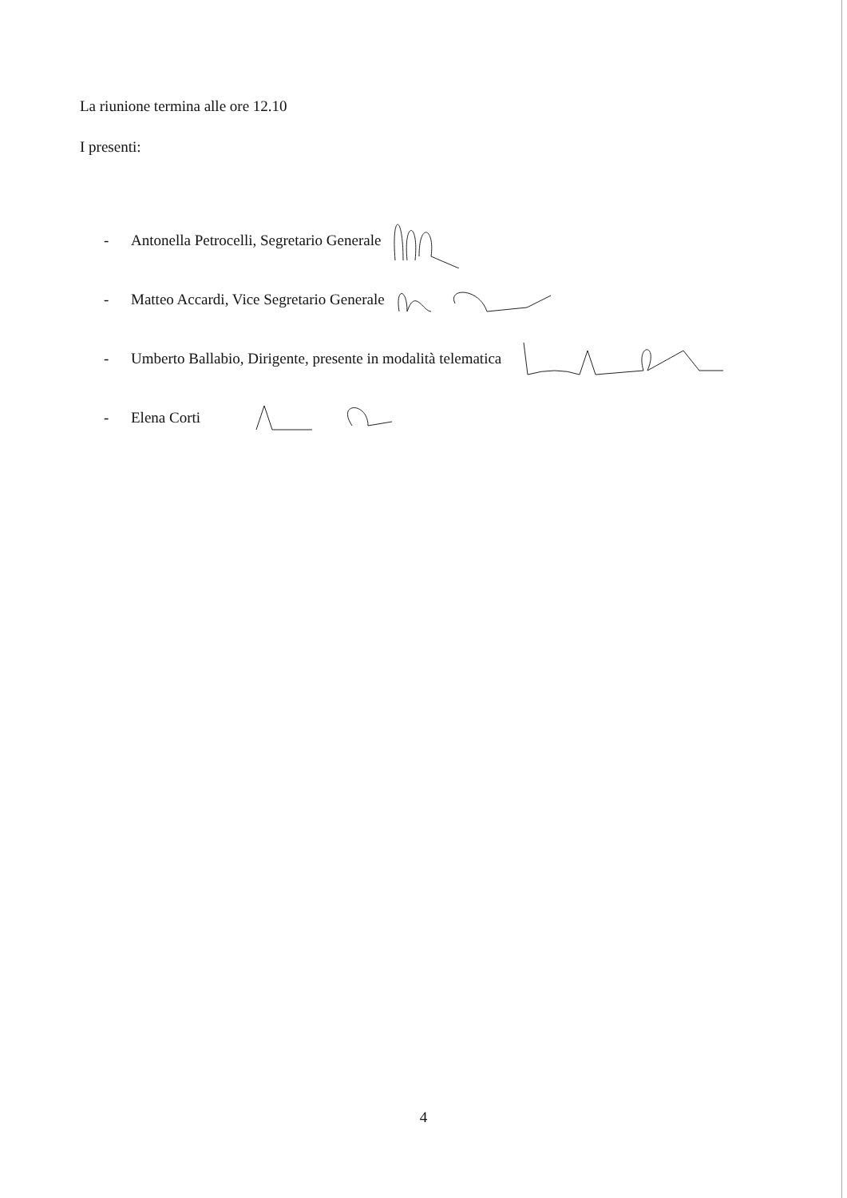La riunione termina alle ore 12.10
I presenti:
- Antonella Petrocelli, Segretario Generale
- Matteo Accardi, Vice Segretario Generale
- Umberto Ballabio, Dirigente, presente in modalità telematica
- Elena Corti
4